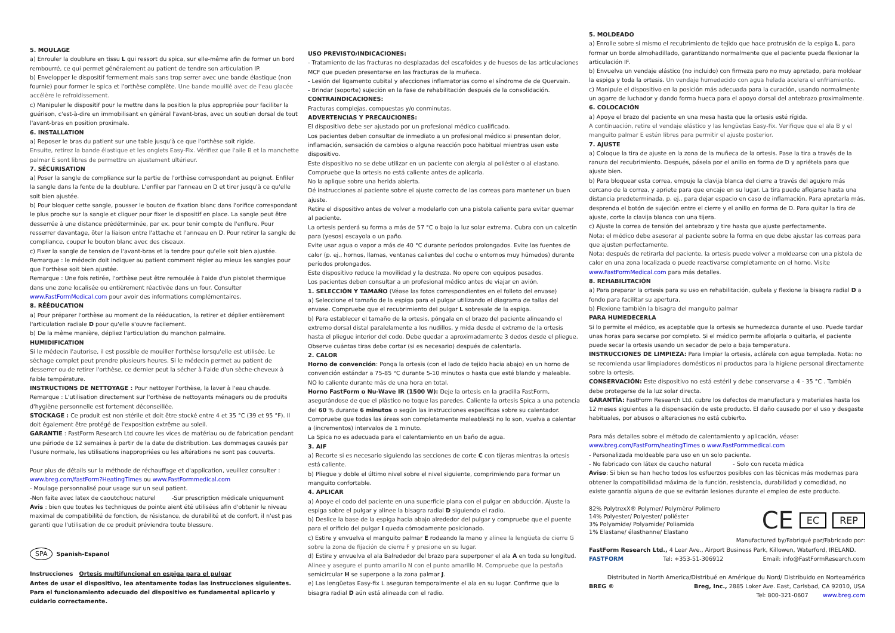5. MOULAGE
a) Enrouler la doublure en tissu L qui ressort du spica, sur elle-même afin de former un bord rembourré, ce qui permet généralement au patient de tendre son articulation IP.
b) Envelopper le dispositif fermement mais sans trop serrer avec une bande élastique (non fournie) pour former le spica et l'orthèse complète. Une bande mouillé avec de l'eau glacée accélère le refroidissement.
c) Manipuler le dispositif pour le mettre dans la position la plus appropriée pour faciliter la guérison, c'est-à-dire en immobilisant en général l'avant-bras, avec un soutien dorsal de tout l'avant-bras en position proximale.
6. INSTALLATION
a) Reposer le bras du patient sur une table jusqu'à ce que l'orthèse soit rigide.
Ensuite, retirez la bande élastique et les onglets Easy-Fix. Vérifiez que l'aile B et la manchette palmar E sont libres de permettre un ajustement ultérieur.
7. SÉCURISATION
a) Poser la sangle de compliance sur la partie de l'orthèse correspondant au poignet. Enfiler la sangle dans la fente de la doublure. L'enfiler par l'anneau en D et tirer jusqu'à ce qu'elle soit bien ajustée.
b) Pour bloquer cette sangle, pousser le bouton de fixation blanc dans l'orifice correspondant le plus proche sur la sangle et cliquer pour fixer le dispositif en place. La sangle peut être desserrée à une distance prédéterminée, par ex. pour tenir compte de l'enflure. Pour resserrer davantage, ôter la liaison entre l'attache et l'anneau en D. Pour retirer la sangle de compliance, couper le bouton blanc avec des ciseaux.
c) Fixer la sangle de tension de l'avant-bras et la tendre pour qu'elle soit bien ajustée.
Remarque : le médecin doit indiquer au patient comment régler au mieux les sangles pour que l'orthèse soit bien ajustée.
Remarque : Une fois retirée, l'orthèse peut être remoulée à l'aide d'un pistolet thermique dans une zone localisée ou entièrement réactivée dans un four. Consulter www.FastFormMedical.com pour avoir des informations complémentaires.
8. RÉÉDUCATION
a) Pour préparer l'orthèse au moment de la rééducation, la retirer et déplier entièrement l'articulation radiale D pour qu'elle s'ouvre facilement.
b) De la même manière, dépliez l'articulation du manchon palmaire.
HUMIDIFICATION
Si le médecin l'autorise, il est possible de mouiller l'orthèse lorsqu'elle est utilisée. Le séchage complet peut prendre plusieurs heures. Si le médecin permet au patient de desserrer ou de retirer l'orthèse, ce dernier peut la sécher à l'aide d'un sèche-cheveux à faible température.
INSTRUCTIONS DE NETTOYAGE : Pour nettoyer l'orthèse, la laver à l'eau chaude. Remarque : L'utilisation directement sur l'orthèse de nettoyants ménagers ou de produits d'hygiène personnelle est fortement déconseillée.
STOCKAGE : Ce produit est non stérile et doit être stocké entre 4 et 35 °C (39 et 95 °F). Il doit également être protégé de l'exposition extrême au soleil.
GARANTIE : FastForm Research Ltd couvre les vices de matériau ou de fabrication pendant une période de 12 semaines à partir de la date de distribution. Les dommages causés par l'usure normale, les utilisations inappropriées ou les altérations ne sont pas couverts.
Pour plus de détails sur la méthode de réchauffage et d'application, veuillez consulter : www.breg.com/fastForm?HeatingTimes ou www.FastFormmedical.com
- Moulage personnalisé pour usage sur un seul patient.
-Non faite avec latex de caoutchouc naturel -Sur prescription médicale uniquement
Avis : bien que toutes les techniques de pointe aient été utilisées afin d'obtenir le niveau maximal de compatibilité de fonction, de résistance, de durabilité et de confort, il n'est pas garanti que l'utilisation de ce produit préviendra toute blessure.
SPA Spanish-Espanol
Instrucciones Ortesis multifuncional en espiga para el pulgar
Antes de usar el dispositivo, lea atentamente todas las instrucciones siguientes. Para el funcionamiento adecuado del dispositivo es fundamental aplicarlo y cuidarlo correctamente.
USO PREVISTO/INDICACIONES:
- Tratamiento de las fracturas no desplazadas del escafoides y de huesos de las articulaciones MCF que pueden presentarse en las fracturas de la muñeca.
- Lesión del ligamento cubital y afecciones inflamatorias como el síndrome de de Quervain.
- Brindar (soporte) sujeción en la fase de rehabilitación después de la consolidación.
CONTRAINDICACIONES:
Fracturas complejas, compuestas y/o conminutas.
ADVERTENCIAS Y PRECAUCIONES:
El dispositivo debe ser ajustado por un profesional médico cualificado.
Los pacientes deben consultar de inmediato a un profesional médico si presentan dolor, inflamación, sensación de cambios o alguna reacción poco habitual mientras usen este dispositivo.
Este dispositivo no se debe utilizar en un paciente con alergia al poliéster o al elastano.
Compruebe que la ortesis no está caliente antes de aplicarla.
No la aplique sobre una herida abierta.
Dé instrucciones al paciente sobre el ajuste correcto de las correas para mantener un buen ajuste.
Retire el dispositivo antes de volver a modelarlo con una pistola caliente para evitar quemar al paciente.
La ortesis perderá su forma a más de 57 °C o bajo la luz solar extrema. Cubra con un calcetín para (yesos) escayola o un paño.
Evite usar agua o vapor a más de 40 °C durante períodos prolongados. Evite las fuentes de calor (p. ej., hornos, llamas, ventanas calientes del coche o entornos muy húmedos) durante períodos prolongados.
Este dispositivo reduce la movilidad y la destreza. No opere con equipos pesados.
Los pacientes deben consultar a un profesional médico antes de viajar en avión.
1. SELECCIÓN Y TAMAÑO (Véase las fotos correspondientes en el folleto del envase)
a) Seleccione el tamaño de la espiga para el pulgar utilizando el diagrama de tallas del envase. Compruebe que el recubrimiento del pulgar L sobresale de la espiga.
b) Para establecer el tamaño de la ortesis, póngala en el brazo del paciente alineando el extremo dorsal distal paralelamente a los nudillos, y mida desde el extremo de la ortesis hasta el pliegue interior del codo. Debe quedar a aproximadamente 3 dedos desde el pliegue. Observe cuántas tiras debe cortar (si es necesario) después de calentarla.
2. CALOR
Horno de convención: Ponga la ortesis (con el lado de tejido hacia abajo) en un horno de convención estándar a 75-85 °C durante 5-10 minutos o hasta que esté blando y maleable. NO lo caliente durante más de una hora en total.
Horno FastForm o Nu-Wave IR (1500 W): Deje la ortesis en la gradilla FastForm, asegurándose de que el plástico no toque las paredes. Caliente la ortesis Spica a una potencia del 60 % durante 6 minutos o según las instrucciones específicas sobre su calentador. Compruebe que todas las áreas son completamente maleablesSi no lo son, vuelva a calentar a (incrementos) intervalos de 1 minuto.
La Spica no es adecuada para el calentamiento en un baño de agua.
3. AIF
a) Recorte si es necesario siguiendo las secciones de corte C con tijeras mientras la ortesis está caliente.
b) Pliegue y doble el último nivel sobre el nivel siguiente, comprimiendo para formar un manguito confortable.
4. APLICAR
a) Apoye el codo del paciente en una superficie plana con el pulgar en abducción. Ajuste la espiga sobre el pulgar y alinee la bisagra radial D siguiendo el radio.
b) Deslice la base de la espiga hacia abajo alrededor del pulgar y compruebe que el puente para el orificio del pulgar I queda cómodamente posicionado.
c) Estire y envuelva el manguito palmar E rodeando la mano y alinee la lengüeta de cierre G sobre la zona de fijación de cierre F y presione en su lugar.
d) Estire y envuelva el ala Balrededor del brazo para superponer el ala A en toda su longitud. Alinee y asegure el punto amarillo N con el punto amarillo M. Compruebe que la pestaña semicircular H se superpone a la zona palmar J.
e) Las lengüetas Easy-fix L aseguran temporalmente el ala en su lugar. Confirme que la bisagra radial D aún está alineada con el radio.
5. MOLDEADO
a) Enrolle sobre sí mismo el recubrimiento de tejido que hace protrusión de la espiga L, para formar un borde almohadillado, garantizando normalmente que el paciente pueda flexionar la articulación IF.
b) Envuelva un vendaje elástico (no incluido) con firmeza pero no muy apretado, para moldear la espiga y toda la ortesis. Un vendaje humedecido con agua helada acelera el enfriamiento.
c) Manipule el dispositivo en la posición más adecuada para la curación, usando normalmente un agarre de luchador y dando forma hueca para el apoyo dorsal del antebrazo proximalmente.
6. COLOCACIÓN
a) Apoye el brazo del paciente en una mesa hasta que la ortesis esté rígida.
A continuación, retire el vendaje elástico y las lengüetas Easy-fix. Verifique que el ala B y el manguito palmar E estén libres para permitir el ajuste posterior.
7. AJUSTE
a) Coloque la tira de ajuste en la zona de la muñeca de la ortesis. Pase la tira a través de la ranura del recubrimiento. Después, pásela por el anillo en forma de D y apriétela para que ajuste bien.
b) Para bloquear esta correa, empuje la clavija blanca del cierre a través del agujero más cercano de la correa, y apriete para que encaje en su lugar. La tira puede aflojarse hasta una distancia predeterminada, p. ej., para dejar espacio en caso de inflamación. Para apretarla más, desprenda el botón de sujeción entre el cierre y el anillo en forma de D. Para quitar la tira de ajuste, corte la clavija blanca con una tijera.
c) Ajuste la correa de tensión del antebrazo y tire hasta que ajuste perfectamente.
Nota: el médico debe asesorar al paciente sobre la forma en que debe ajustar las correas para que ajusten perfectamente.
Nota: después de retirarla del paciente, la ortesis puede volver a moldearse con una pistola de calor en una zona localizada o puede reactivarse completamente en el horno. Visite www.FastFormMedical.com para más detalles.
8. REHABILITACIÓN
a) Para preparar la ortesis para su uso en rehabilitación, quítela y flexione la bisagra radial D a fondo para facilitar su apertura.
b) Flexione también la bisagra del manguito palmar
PARA HUMEDECERLA
Si lo permite el médico, es aceptable que la ortesis se humedezca durante el uso. Puede tardar unas horas para secarse por completo. Si el médico permite aflojarla o quitarla, el paciente puede secar la ortesis usando un secador de pelo a baja temperatura.
INSTRUCCIONES DE LIMPIEZA: Para limpiar la ortesis, aclárela con agua templada. Nota: no se recomienda usar limpiadores domésticos ni productos para la higiene personal directamente sobre la ortesis.
CONSERVACIÓN: Este dispositivo no está estéril y debe conservarse a 4 - 35 °C . También debe protegerse de la luz solar directa.
GARANTÍA: FastForm Research Ltd. cubre los defectos de manufactura y materiales hasta los 12 meses siguientes a la dispensación de este producto. El daño causado por el uso y desgaste habituales, por abusos o alteraciones no está cubierto.
Para más detalles sobre el método de calentamiento y aplicación, véase: www.breg.com/FastForm/heatingTimes o www.FastFormmedical.com
- Personalizada moldeable para uso en un solo paciente.
- No fabricado con látex de caucho natural - Solo con receta médica
Aviso: Si bien se han hecho todos los esfuerzos posibles con las técnicas más modernas para obtener la compatibilidad máxima de la función, resistencia, durabilidad y comodidad, no existe garantía alguna de que se evitarán lesiones durante el empleo de este producto.
82% PolytrexX® Polymer/ Polymère/ Polimero
14% Polyester/ Polyester/ poliéster
3% Polyamide/ Polyamide/ Poliamida
1% Elastane/ élasthanne/ Elastano
CE EC REP
Manufactured by/Fabriqué par/Fabricado por:
FastForm Research Ltd., 4 Lear Ave., Airport Business Park, Killowen, Waterford, IRELAND.
FASTFORM Tel: +353-51-306912 Email: info@FastFormResearch.com
Distributed in North America/Distribué en Amérique du Nord/ Distribuido en Norteamérica
BREG ® Breg, Inc., 2885 Loker Ave. East, Carlsbad, CA 92010, USA
Tel: 800-321-0607 www.breg.com